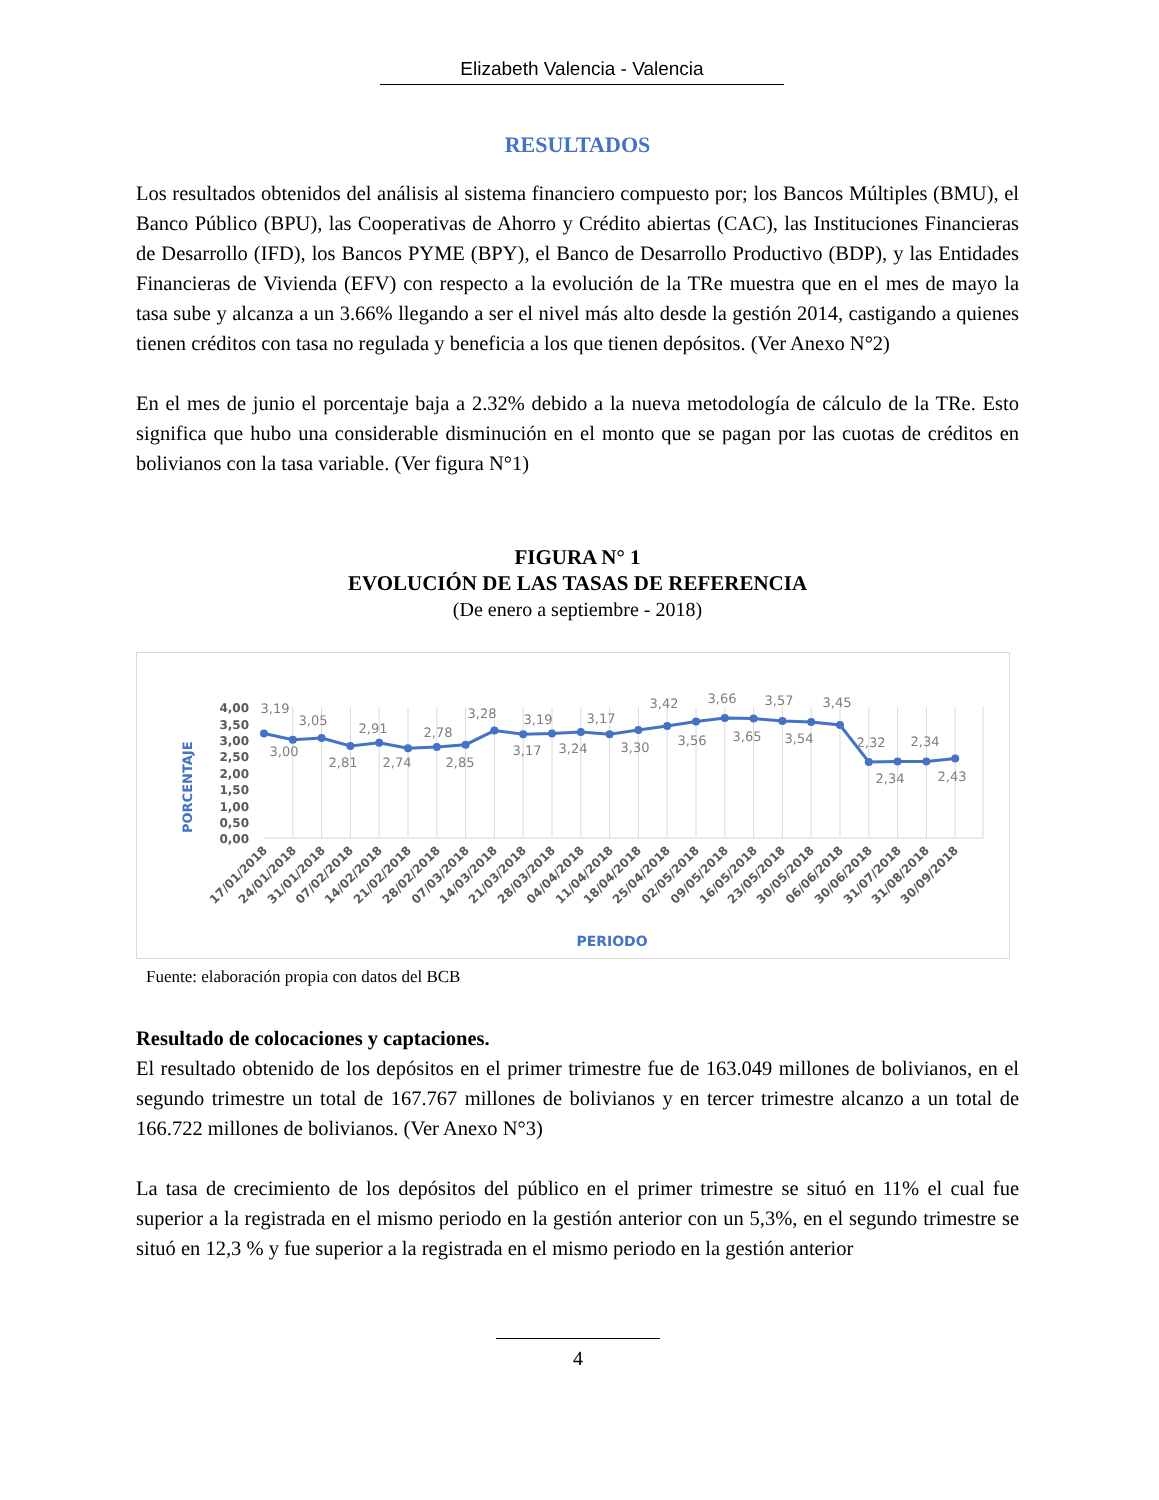Elizabeth Valencia - Valencia
RESULTADOS
Los resultados obtenidos del análisis al sistema financiero compuesto por; los Bancos Múltiples (BMU), el Banco Público (BPU), las Cooperativas de Ahorro y Crédito abiertas (CAC), las Instituciones Financieras de Desarrollo (IFD), los Bancos PYME (BPY), el Banco de Desarrollo Productivo (BDP), y las Entidades Financieras de Vivienda (EFV) con respecto a la evolución de la TRe muestra que en el mes de mayo la tasa sube y alcanza a un 3.66% llegando a ser el nivel más alto desde la gestión 2014, castigando a quienes tienen créditos con tasa no regulada y beneficia a los que tienen depósitos. (Ver Anexo N°2)
En el mes de junio el porcentaje baja a 2.32% debido a la nueva metodología de cálculo de la TRe. Esto significa que hubo una considerable disminución en el monto que se pagan por las cuotas de créditos en bolivianos con la tasa variable. (Ver figura N°1)
FIGURA N° 1
EVOLUCIÓN DE LAS TASAS DE REFERENCIA
(De enero a septiembre - 2018)
4,00
3,50
3,00
2,50
2,00
1,50
1,00
0,50
0,00
PORCENTAJE
3,19
3,00
3,05
2,81
2,91
2,74
2,78
2,85
3,28
3,17
3,19
3,24
3,17
3,30
3,42
3,56
3,66
3,65
3,57
3,54
3,45
2,32
2,34
2,34
2,43
17/01/2018
24/01/2018
31/01/2018
07/02/2018
14/02/2018
21/02/2018
28/02/2018
07/03/2018
14/03/2018
21/03/2018
28/03/2018
04/04/2018
11/04/2018
18/04/2018
25/04/2018
02/05/2018
09/05/2018
16/05/2018
23/05/2018
30/05/2018
06/06/2018
30/06/2018
31/07/2018
31/08/2018
30/09/2018
PERIODO
Fuente: elaboración propia con datos del BCB
Resultado de colocaciones y captaciones.
El resultado obtenido de los depósitos en el primer trimestre fue de 163.049 millones de bolivianos, en el segundo trimestre un total de 167.767 millones de bolivianos y en tercer trimestre alcanzo a un total de 166.722 millones de bolivianos. (Ver Anexo N°3)
La tasa de crecimiento de los depósitos del público en el primer trimestre se situó en 11% el cual fue superior a la registrada en el mismo periodo en la gestión anterior con un 5,3%, en el segundo trimestre se situó en 12,3 % y fue superior a la registrada en el mismo periodo en la gestión anterior
4